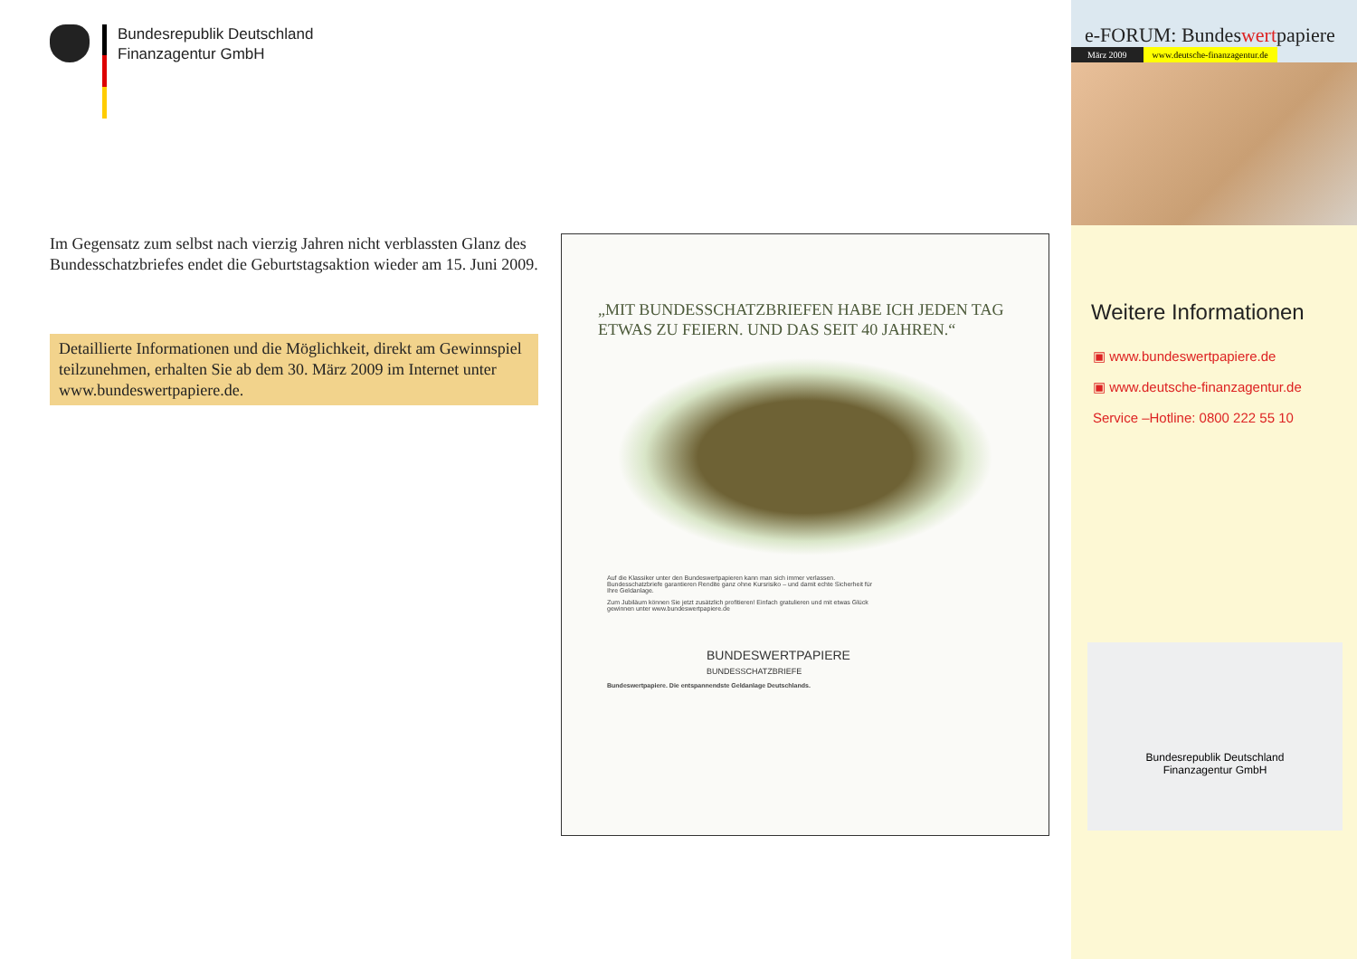Bundesrepublik Deutschland
Finanzagentur GmbH
Im Gegensatz zum selbst nach vierzig Jahren nicht verblassten Glanz des Bundesschatzbriefes endet die Geburtstagsaktion wieder am 15. Juni 2009.
Detaillierte Informationen und die Möglichkeit, direkt am Gewinnspiel teilzunehmen, erhalten Sie ab dem 30. März 2009 im Internet unter www.bundeswertpapiere.de.
„MIT BUNDESSCHATZBRIEFEN HABE ICH JEDEN TAG ETWAS ZU FEIERN. UND DAS SEIT 40 JAHREN.“
Auf die Klassiker unter den Bundeswertpapieren kann man sich immer verlassen. Bundesschatzbriefe garantieren Rendite ganz ohne Kursrisiko – und damit echte Sicherheit für Ihre Geldanlage.
Zum Jubiläum können Sie jetzt zusätzlich profitieren! Einfach gratulieren und mit etwas Glück gewinnen unter www.bundeswertpapiere.de
BUNDESWERTPAPIERE
BUNDESSCHATZBRIEFE
Bundeswertpapiere. Die entspannendste Geldanlage Deutschlands.
e-FORUM: Bundeswertpapiere
März 2009 www.deutsche-finanzagentur.de
Weitere Informationen
▣ www.bundeswertpapiere.de
▣ www.deutsche-finanzagentur.de
Service –Hotline: 0800 222 55 10
Bundesrepublik Deutschland
Finanzagentur GmbH